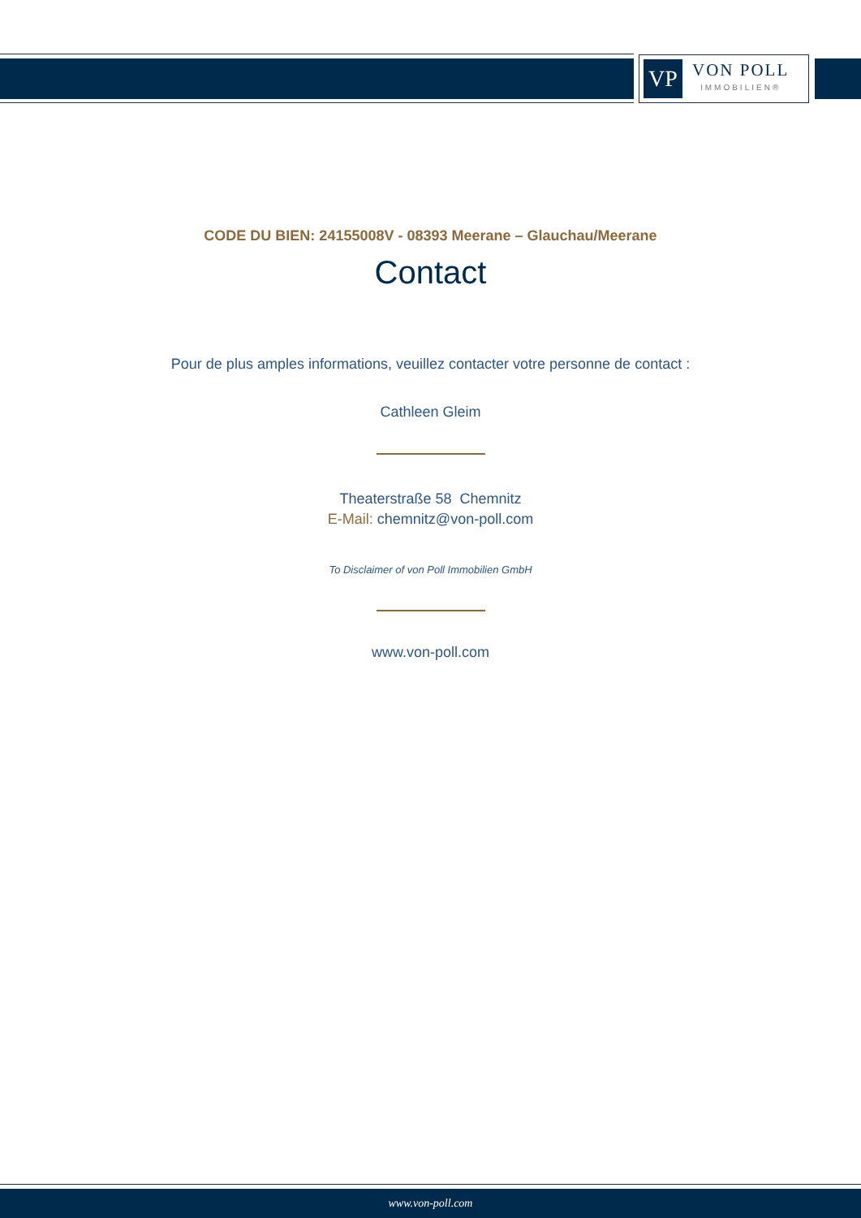VP
VON POLL
IMMOBILIEN®
CODE DU BIEN: 24155008V - 08393 Meerane – Glauchau/Meerane
Contact
Pour de plus amples informations, veuillez contacter votre personne de contact :
Cathleen Gleim
Theaterstraße 58 Chemnitz
E-Mail: chemnitz@von-poll.com
To Disclaimer of von Poll Immobilien GmbH
www.von-poll.com
www.von-poll.com